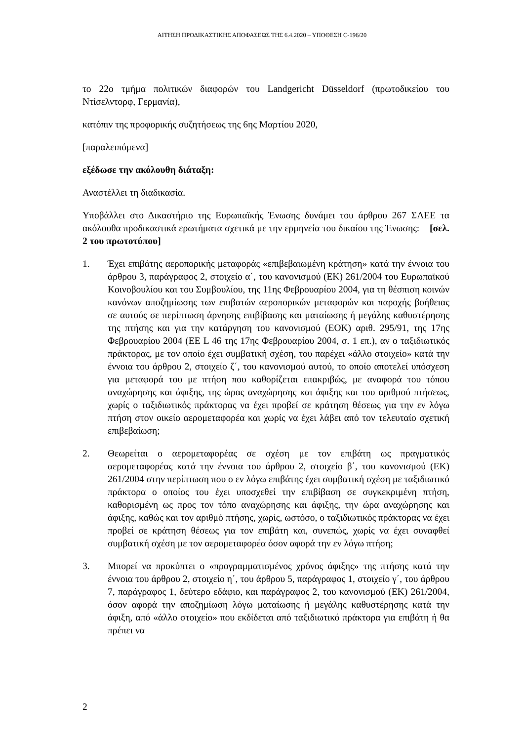ΑΙΤΗΣΗ ΠΡΟΔΙΚΑΣΤΙΚΗΣ ΑΠΟΦΑΣΕΩΣ ΤΗΣ 6.4.2020 – ΥΠΟΘΕΣΗ C-196/20
το 22ο τμήμα πολιτικών διαφορών του Landgericht Düsseldorf (πρωτοδικείου του Ντίσελντορφ, Γερμανία),
κατόπιν της προφορικής συζητήσεως της 6ης Μαρτίου 2020,
[παραλειπόμενα]
εξέδωσε την ακόλουθη διάταξη:
Αναστέλλει τη διαδικασία.
Υποβάλλει στο Δικαστήριο της Ευρωπαϊκής Ένωσης δυνάμει του άρθρου 267 ΣΛΕΕ τα ακόλουθα προδικαστικά ερωτήματα σχετικά με την ερμηνεία του δικαίου της Ένωσης: [σελ. 2 του πρωτοτύπου]
1. Έχει επιβάτης αεροπορικής μεταφοράς «επιβεβαιωμένη κράτηση» κατά την έννοια του άρθρου 3, παράγραφος 2, στοιχείο α΄, του κανονισμού (ΕΚ) 261/2004 του Ευρωπαϊκού Κοινοβουλίου και του Συμβουλίου, της 11ης Φεβρουαρίου 2004, για τη θέσπιση κοινών κανόνων αποζημίωσης των επιβατών αεροπορικών μεταφορών και παροχής βοήθειας σε αυτούς σε περίπτωση άρνησης επιβίβασης και ματαίωσης ή μεγάλης καθυστέρησης της πτήσης και για την κατάργηση του κανονισμού (ΕΟΚ) αριθ. 295/91, της 17ης Φεβρουαρίου 2004 (ΕΕ L 46 της 17ης Φεβρουαρίου 2004, σ. 1 επ.), αν ο ταξιδιωτικός πράκτορας, με τον οποίο έχει συμβατική σχέση, του παρέχει «άλλο στοιχείο» κατά την έννοια του άρθρου 2, στοιχείο ζ΄, του κανονισμού αυτού, το οποίο αποτελεί υπόσχεση για μεταφορά του με πτήση που καθορίζεται επακριβώς, με αναφορά του τόπου αναχώρησης και άφιξης, της ώρας αναχώρησης και άφιξης και του αριθμού πτήσεως, χωρίς ο ταξιδιωτικός πράκτορας να έχει προβεί σε κράτηση θέσεως για την εν λόγω πτήση στον οικείο αερομεταφορέα και χωρίς να έχει λάβει από τον τελευταίο σχετική επιβεβαίωση;
2. Θεωρείται ο αερομεταφορέας σε σχέση με τον επιβάτη ως πραγματικός αερομεταφορέας κατά την έννοια του άρθρου 2, στοιχείο β΄, του κανονισμού (ΕΚ) 261/2004 στην περίπτωση που ο εν λόγω επιβάτης έχει συμβατική σχέση με ταξιδιωτικό πράκτορα ο οποίος του έχει υποσχεθεί την επιβίβαση σε συγκεκριμένη πτήση, καθορισμένη ως προς τον τόπο αναχώρησης και άφιξης, την ώρα αναχώρησης και άφιξης, καθώς και τον αριθμό πτήσης, χωρίς, ωστόσο, ο ταξιδιωτικός πράκτορας να έχει προβεί σε κράτηση θέσεως για τον επιβάτη και, συνεπώς, χωρίς να έχει συναφθεί συμβατική σχέση με τον αερομεταφορέα όσον αφορά την εν λόγω πτήση;
3. Μπορεί να προκύπτει ο «προγραμματισμένος χρόνος άφιξης» της πτήσης κατά την έννοια του άρθρου 2, στοιχείο η΄, του άρθρου 5, παράγραφος 1, στοιχείο γ΄, του άρθρου 7, παράγραφος 1, δεύτερο εδάφιο, και παράγραφος 2, του κανονισμού (ΕΚ) 261/2004, όσον αφορά την αποζημίωση λόγω ματαίωσης ή μεγάλης καθυστέρησης κατά την άφιξη, από «άλλο στοιχείο» που εκδίδεται από ταξιδιωτικό πράκτορα για επιβάτη ή θα πρέπει να
2